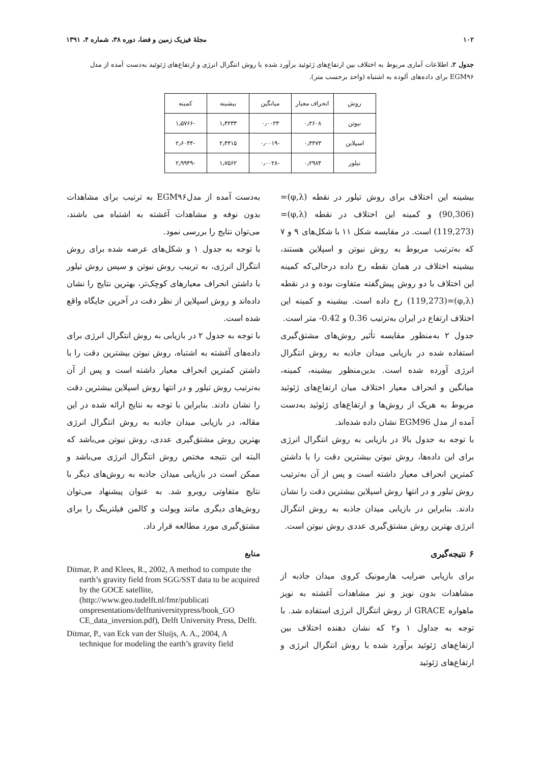۱۰۲ مجلهٔ فیزیک زمین و فضا، دوره ۳۸، شماره ۴، ۱۳۹۱
جدول ۲. اطلاعات آماری مربوط به اختلاف بین ارتفاع‌های ژئوئید برآورد شده با روش انتگرال انرژی و ارتفاع‌های ژئوئید به‌دست آمده از مدل EGM۹۶ برای داده‌های آلوده به اشتباه (واحد برحسب متر).
| روش | انحراف معیار | میانگین | بیشینه | کمینه |
| --- | --- | --- | --- | --- |
| نیوتن | ۰٫۲۶۰۸ | ۰٫۰۰۲۳ | ۱٫۴۲۳۳ | -۱٫۵۷۶۶ |
| اسپلاین | ۰٫۴۴۷۳ | -۰٫۰۰۱۹ | ۲٫۴۴۱۵ | -۲٫۶۰۴۴ |
| تیلور | ۰٫۲۹۸۴ | -۰٫۰۰۲۸ | ۱٫۷۵۶۲ | -۲٫۹۹۴۹ |
بیشینه این اختلاف برای روش تیلور در نقطه (φ,λ)=(90,306) و کمینه این اختلاف در نقطه (φ,λ)=(119,273) است. در مقایسه شکل ۱۱ با شکل‌های ۹ و ۷ که به‌ترتیب مربوط به روش نیوتن و اسپلاین هستند، بیشینه اختلاف در همان نقطه رخ داده درحالی‌که کمینه این اختلاف با دو روش پیش‌گفته متفاوت بوده و در نقطه (φ,λ)=(119,273) رخ داده است. بیشینه و کمینه این اختلاف ارتفاع در ایران به‌ترتیب 0.36 و 0.42- متر است.
جدول ۲ به‌منظور مقایسه تأثیر روش‌های مشتق‌گیری استفاده شده در بازیابی میدان جاذبه به روش انتگرال انرژی آورده شده است. بدین‌منظور بیشینه، کمینه، میانگین و انحراف معیار اختلاف میان ارتفاع‌های ژئوئید مربوط به هریک از روش‌ها و ارتفاع‌های ژئوئید به‌دست آمده از مدل EGM96 نشان داده شده‌اند.
با توجه به جدول بالا در بازیابی به روش انتگرال انرژی برای این داده‌ها، روش نیوتن بیشترین دقت را با داشتن کمترین انحراف معیار داشته است و پس از آن به‌ترتیب روش تیلور و در انتها روش اسپلاین بیشترین دقت را نشان دادند. بنابراین در بازیابی میدان جاذبه به روش انتگرال انرژی بهترین روش مشتق‌گیری عددی روش نیوتن است.
۶ نتیجه‌گیری
برای بازیابی ضرایب هارمونیک کروی میدان جاذبه از مشاهدات بدون نویز و نیز مشاهدات آغشته به نویز ماهواره GRACE از روش انتگرال انرژی استفاده شد. با توجه به جداول ۱ و۲ که نشان دهنده اختلاف بین ارتفاع‌های ژئوئید برآورد شده با روش انتگرال انرژی و ارتفاع‌های ژئوئید
به‌دست آمده از مدلEGM۹۶ به ترتیب برای مشاهدات بدون نوفه و مشاهدات آغشته به اشتباه می باشند، می‌توان نتایج را بررسی نمود.
با توجه به جدول ۱ و شکل‌های عرضه شده برای روش انتگرال انرژی، به تربیب روش نیوتن و سپس روش تیلور با داشتن انحراف معیارهای کوچک‌تر، بهترین نتایج را نشان داده‌اند و روش اسپلاین از نظر دقت در آخرین جایگاه واقع شده است.
با توجه به جدول ۲ در بازیابی به روش انتگرال انرژی برای داده‌های آغشته به اشتباه، روش نیوتن بیشترین دقت را با داشتن کمترین انحراف معیار داشته است و پس از آن به‌ترتیب روش تیلور و در انتها روش اسپلاین بیشترین دقت را نشان دادند. بنابراین با توجه به نتایج ارائه شده در این مقاله، در بازیابی میدان جاذبه به روش انتگرال انرژی بهترین روش مشتق‌گیری عددی، روش نیوتن می‌باشد که البته این نتیجه مختص روش انتگرال انرژی می‌باشد و ممکن است در بازیابی میدان جاذبه به روش‌های دیگر با نتایج متفاوتی روبرو شد. به عنوان پیشنهاد می‌توان روش‌های دیگری مانند ویولت و کالمن فیلترینگ را برای مشتق‌گیری مورد مطالعه قرار داد.
منابع
Ditmar, P. and Klees, R., 2002, A method to compute the earth’s gravity field from SGG/SST data to be acquired by the GOCE satellite,(http://www.geo.tudelft.nl/fmr/publicati onspresentations/delftuniversitypress/book_GO CE_data_inversion.pdf), Delft University Press, Delft.
Ditmar, P., van Eck van der Sluijs, A. A., 2004, A technique for modeling the earth’s gravity field